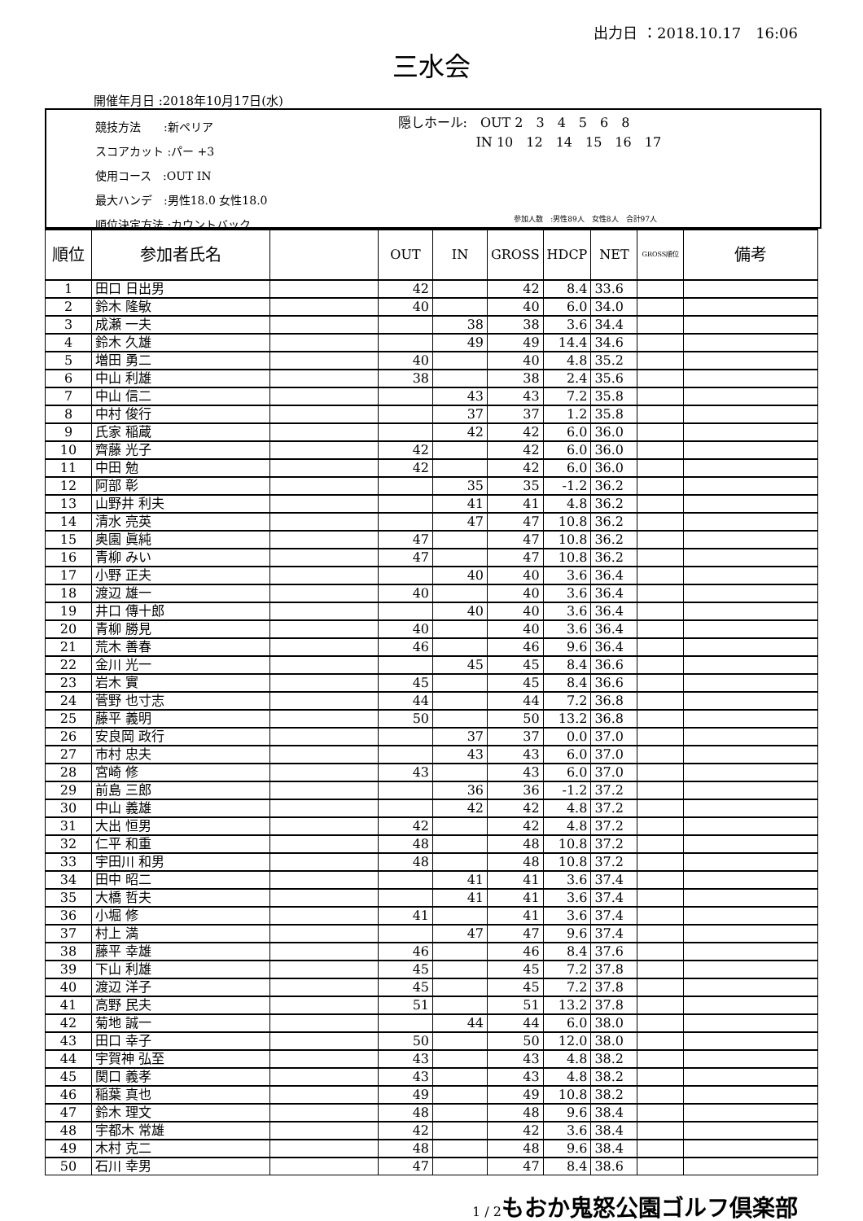出力日 ：2018.10.17　16:06
三水会
開催年月日 :2018年10月17日(水)
競技方法　　:新ペリア
スコアカット :パー +3
使用コース　:OUT IN
最大ハンデ　:男性18.0 女性18.0
順位決定方法 :カウントバック
隠しホール:　OUT 2　3　4　5　6　8
　　　　　　IN 10　12　14　15　16　17
参加人数　:男性89人　女性8人　合計97人
| 順位 | 参加者氏名 | | OUT | IN | GROSS | HDCP | NET | GROSS順位 | 備考 |
| --- | --- | --- | --- | --- | --- | --- | --- | --- | --- |
| 1 | 田口 日出男 | | 42 | | 42 | 8.4 | 33.6 | | |
| 2 | 鈴木 隆敏 | | 40 | | 40 | 6.0 | 34.0 | | |
| 3 | 成瀬 一夫 | | | 38 | 38 | 3.6 | 34.4 | | |
| 4 | 鈴木 久雄 | | | 49 | 49 | 14.4 | 34.6 | | |
| 5 | 増田 勇二 | | 40 | | 40 | 4.8 | 35.2 | | |
| 6 | 中山 利雄 | | 38 | | 38 | 2.4 | 35.6 | | |
| 7 | 中山 信二 | | | 43 | 43 | 7.2 | 35.8 | | |
| 8 | 中村 俊行 | | | 37 | 37 | 1.2 | 35.8 | | |
| 9 | 氏家 稲蔵 | | | 42 | 42 | 6.0 | 36.0 | | |
| 10 | 齊藤 光子 | | 42 | | 42 | 6.0 | 36.0 | | |
| 11 | 中田 勉 | | 42 | | 42 | 6.0 | 36.0 | | |
| 12 | 阿部 彰 | | | 35 | 35 | -1.2 | 36.2 | | |
| 13 | 山野井 利夫 | | | 41 | 41 | 4.8 | 36.2 | | |
| 14 | 清水 亮英 | | | 47 | 47 | 10.8 | 36.2 | | |
| 15 | 奥園 眞純 | | 47 | | 47 | 10.8 | 36.2 | | |
| 16 | 青柳 みい | | 47 | | 47 | 10.8 | 36.2 | | |
| 17 | 小野 正夫 | | | 40 | 40 | 3.6 | 36.4 | | |
| 18 | 渡辺 雄一 | | 40 | | 40 | 3.6 | 36.4 | | |
| 19 | 井口 傳十郎 | | | 40 | 40 | 3.6 | 36.4 | | |
| 20 | 青柳 勝見 | | 40 | | 40 | 3.6 | 36.4 | | |
| 21 | 荒木 善春 | | 46 | | 46 | 9.6 | 36.4 | | |
| 22 | 金川 光一 | | | 45 | 45 | 8.4 | 36.6 | | |
| 23 | 岩木 實 | | 45 | | 45 | 8.4 | 36.6 | | |
| 24 | 菅野 也寸志 | | 44 | | 44 | 7.2 | 36.8 | | |
| 25 | 藤平 義明 | | 50 | | 50 | 13.2 | 36.8 | | |
| 26 | 安良岡 政行 | | | 37 | 37 | 0.0 | 37.0 | | |
| 27 | 市村 忠夫 | | | 43 | 43 | 6.0 | 37.0 | | |
| 28 | 宮崎 修 | | 43 | | 43 | 6.0 | 37.0 | | |
| 29 | 前島 三郎 | | | 36 | 36 | -1.2 | 37.2 | | |
| 30 | 中山 義雄 | | | 42 | 42 | 4.8 | 37.2 | | |
| 31 | 大出 恒男 | | 42 | | 42 | 4.8 | 37.2 | | |
| 32 | 仁平 和重 | | 48 | | 48 | 10.8 | 37.2 | | |
| 33 | 宇田川 和男 | | 48 | | 48 | 10.8 | 37.2 | | |
| 34 | 田中 昭二 | | | 41 | 41 | 3.6 | 37.4 | | |
| 35 | 大橋 哲夫 | | | 41 | 41 | 3.6 | 37.4 | | |
| 36 | 小堀 修 | | 41 | | 41 | 3.6 | 37.4 | | |
| 37 | 村上 満 | | | 47 | 47 | 9.6 | 37.4 | | |
| 38 | 藤平 幸雄 | | 46 | | 46 | 8.4 | 37.6 | | |
| 39 | 下山 利雄 | | 45 | | 45 | 7.2 | 37.8 | | |
| 40 | 渡辺 洋子 | | 45 | | 45 | 7.2 | 37.8 | | |
| 41 | 高野 民夫 | | 51 | | 51 | 13.2 | 37.8 | | |
| 42 | 菊地 誠一 | | | 44 | 44 | 6.0 | 38.0 | | |
| 43 | 田口 幸子 | | 50 | | 50 | 12.0 | 38.0 | | |
| 44 | 宇賀神 弘至 | | 43 | | 43 | 4.8 | 38.2 | | |
| 45 | 関口 義孝 | | 43 | | 43 | 4.8 | 38.2 | | |
| 46 | 稲葉 真也 | | 49 | | 49 | 10.8 | 38.2 | | |
| 47 | 鈴木 理文 | | 48 | | 48 | 9.6 | 38.4 | | |
| 48 | 宇都木 常雄 | | 42 | | 42 | 3.6 | 38.4 | | |
| 49 | 木村 克二 | | 48 | | 48 | 9.6 | 38.4 | | |
| 50 | 石川 幸男 | | 47 | | 47 | 8.4 | 38.6 | | |
1 / 2 もおか鬼怒公園ゴルフ倶楽部